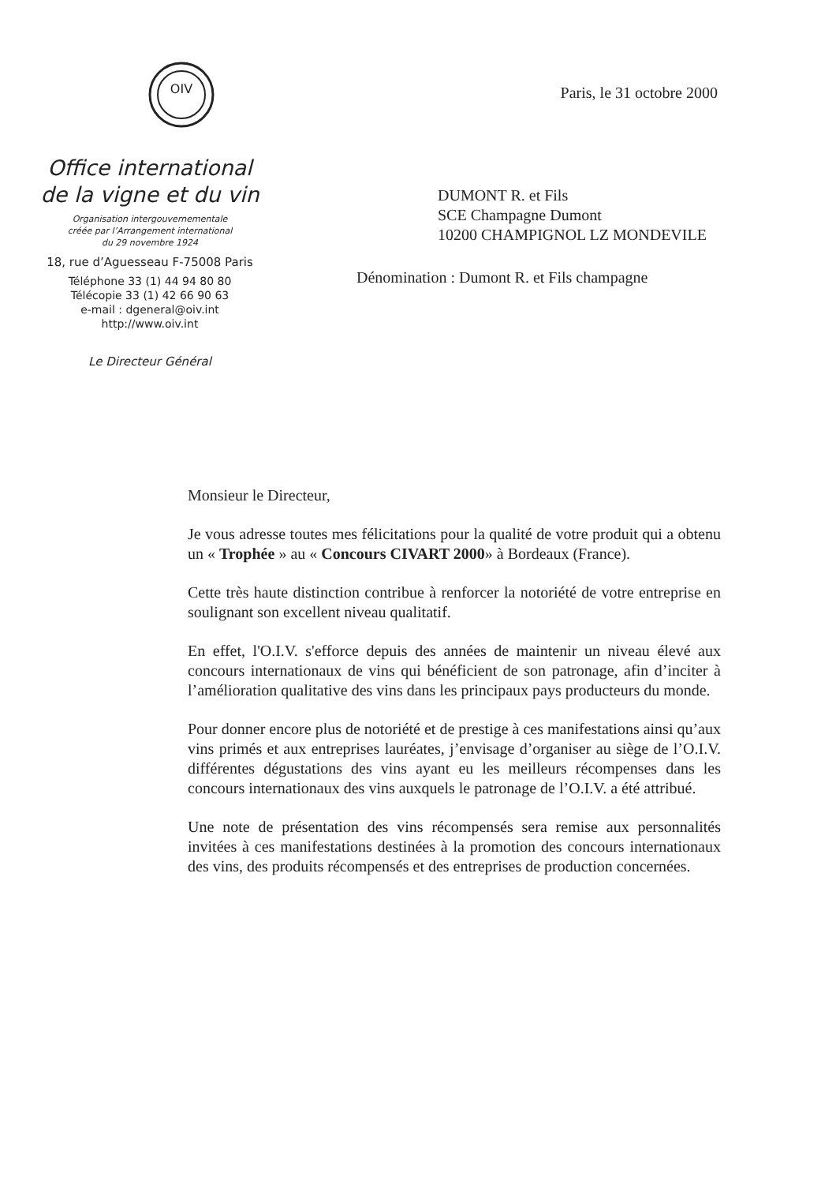OIV
Office international
de la vigne et du vin
Organisation intergouvernementale
créée par l’Arrangement international
du 29 novembre 1924
18, rue d’Aguesseau F-75008 Paris
Téléphone 33 (1) 44 94 80 80
Télécopie 33 (1) 42 66 90 63
e-mail : dgeneral@oiv.int
http://www.oiv.int
Le Directeur Général
Paris, le 31 octobre 2000
DUMONT R. et Fils
SCE Champagne Dumont
10200 CHAMPIGNOL LZ MONDEVILE
Dénomination : Dumont R. et Fils champagne
Monsieur le Directeur,
Je vous adresse toutes mes félicitations pour la qualité de votre produit qui a obtenu un « Trophée » au « Concours CIVART 2000» à Bordeaux (France).
Cette très haute distinction contribue à renforcer la notoriété de votre entreprise en soulignant son excellent niveau qualitatif.
En effet, l'O.I.V. s'efforce depuis des années de maintenir un niveau élevé aux concours internationaux de vins qui bénéficient de son patronage, afin d’inciter à l’amélioration qualitative des vins dans les principaux pays producteurs du monde.
Pour donner encore plus de notoriété et de prestige à ces manifestations ainsi qu’aux vins primés et aux entreprises lauréates, j’envisage d’organiser au siège de l’O.I.V. différentes dégustations des vins ayant eu les meilleurs récompenses dans les concours internationaux des vins auxquels le patronage de l’O.I.V. a été attribué.
Une note de présentation des vins récompensés sera remise aux personnalités invitées à ces manifestations destinées à la promotion des concours internationaux des vins, des produits récompensés et des entreprises de production concernées.